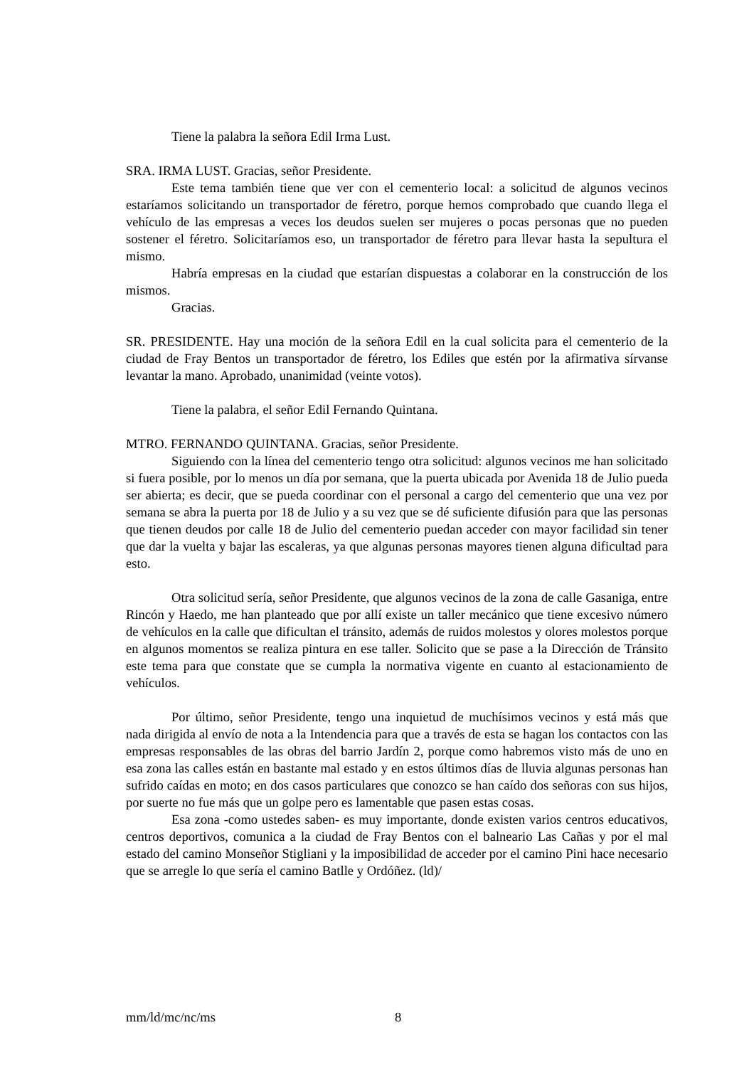Tiene la palabra la señora Edil Irma Lust.
SRA. IRMA LUST. Gracias, señor Presidente.
Este tema también tiene que ver con el cementerio local: a solicitud de algunos vecinos estaríamos solicitando un transportador de féretro, porque hemos comprobado que cuando llega el vehículo de las empresas a veces los deudos suelen ser mujeres o pocas personas que no pueden sostener el féretro. Solicitaríamos eso, un transportador de féretro para llevar hasta la sepultura el mismo.
Habría empresas en la ciudad que estarían dispuestas a colaborar en la construcción de los mismos.
Gracias.
SR. PRESIDENTE. Hay una moción de la señora Edil en la cual solicita para el cementerio de la ciudad de Fray Bentos un transportador de féretro, los Ediles que estén por la afirmativa sírvanse levantar la mano. Aprobado, unanimidad (veinte votos).
Tiene la palabra, el señor Edil Fernando Quintana.
MTRO. FERNANDO QUINTANA. Gracias, señor Presidente.
Siguiendo con la línea del cementerio tengo otra solicitud: algunos vecinos me han solicitado si fuera posible, por lo menos un día por semana, que la puerta ubicada por Avenida 18 de Julio pueda ser abierta; es decir, que se pueda coordinar con el personal a cargo del cementerio que una vez por semana se abra la puerta por 18 de Julio y a su vez que se dé suficiente difusión para que las personas que tienen deudos por calle 18 de Julio del cementerio puedan acceder con mayor facilidad sin tener que dar la vuelta y bajar las escaleras, ya que algunas personas mayores tienen alguna dificultad para esto.
Otra solicitud sería, señor Presidente, que algunos vecinos de la zona de calle Gasaniga, entre Rincón y Haedo, me han planteado que por allí existe un taller mecánico que tiene excesivo número de vehículos en la calle que dificultan el tránsito, además de ruidos molestos y olores molestos porque en algunos momentos se realiza pintura en ese taller. Solicito que se pase a la Dirección de Tránsito este tema para que constate que se cumpla la normativa vigente en cuanto al estacionamiento de vehículos.
Por último, señor Presidente, tengo una inquietud de muchísimos vecinos y está más que nada dirigida al envío de nota a la Intendencia para que a través de esta se hagan los contactos con las empresas responsables de las obras del barrio Jardín 2, porque como habremos visto más de uno en esa zona las calles están en bastante mal estado y en estos últimos días de lluvia algunas personas han sufrido caídas en moto; en dos casos particulares que conozco se han caído dos señoras con sus hijos, por suerte no fue más que un golpe pero es lamentable que pasen estas cosas.
Esa zona -como ustedes saben- es muy importante, donde existen varios centros educativos, centros deportivos, comunica a la ciudad de Fray Bentos con el balneario Las Cañas y por el mal estado del camino Monseñor Stigliani y la imposibilidad de acceder por el camino Pini hace necesario que se arregle lo que sería el camino Batlle y Ordóñez. (ld)/
mm/ld/mc/nc/ms 8